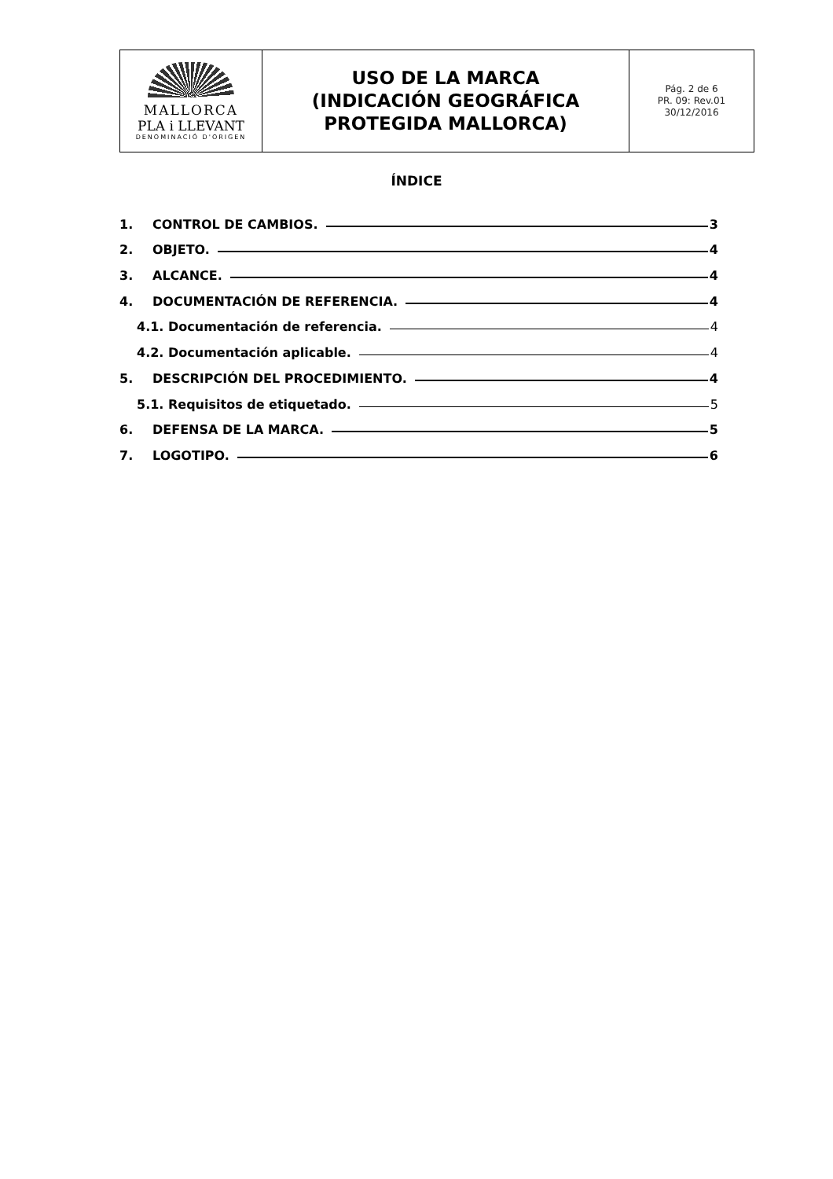| MALLORCA PLA i LLEVANT DENOMINACIÓ D'ORIGEN | USO DE LA MARCA (INDICACIÓN GEOGRÁFICA PROTEGIDA MALLORCA) | Pág. 2 de 6 PR. 09: Rev.01 30/12/2016 |
ÍNDICE
1. CONTROL DE CAMBIOS. 3
2. OBJETO. 4
3. ALCANCE. 4
4. DOCUMENTACIÓN DE REFERENCIA. 4
4.1. Documentación de referencia. 4
4.2. Documentación aplicable. 4
5. DESCRIPCIÓN DEL PROCEDIMIENTO. 4
5.1. Requisitos de etiquetado. 5
6. DEFENSA DE LA MARCA. 5
7. LOGOTIPO. 6